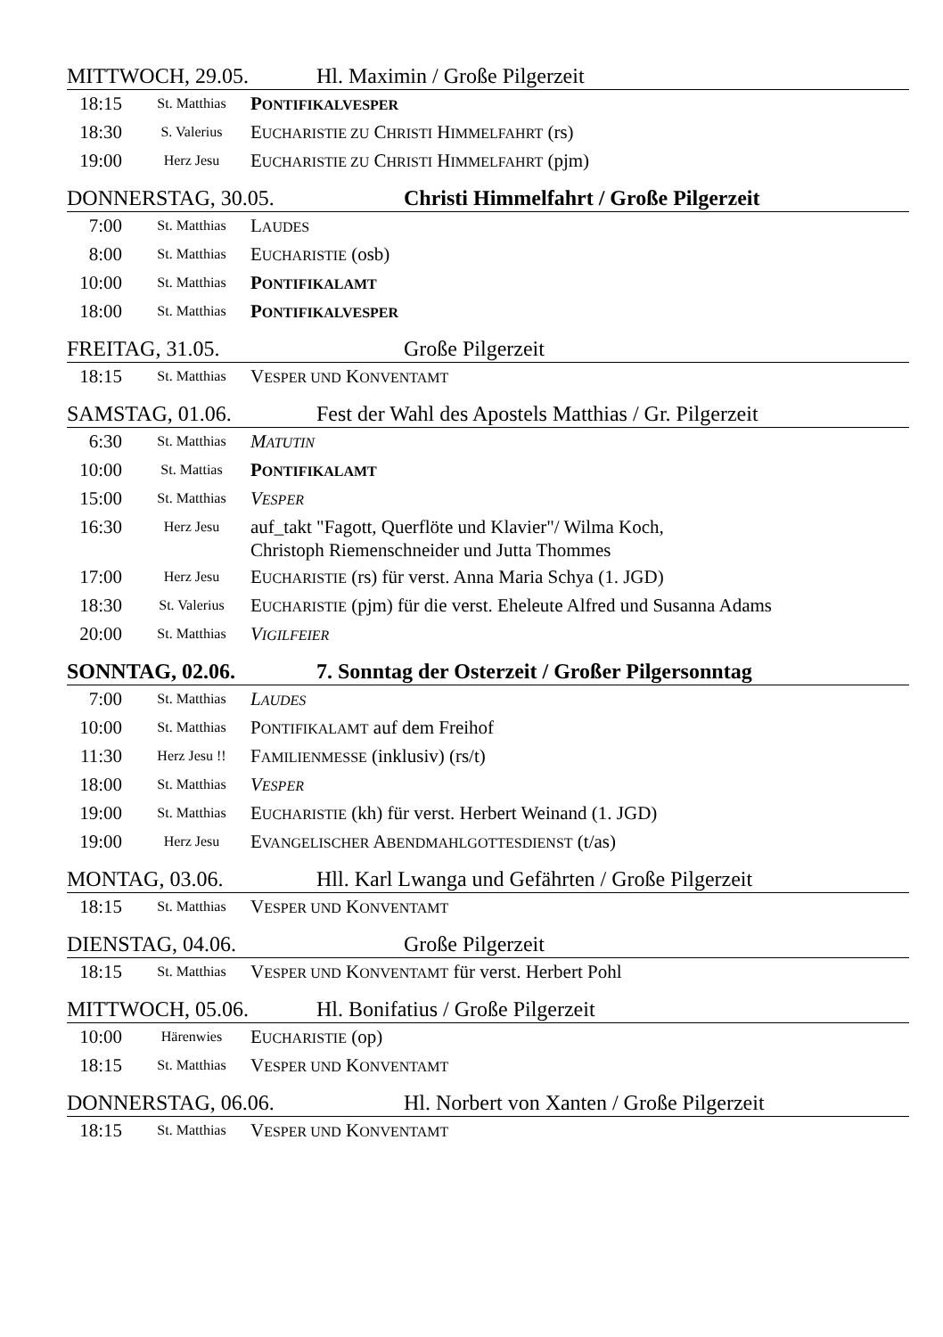MITTWOCH, 29.05. Hl. Maximin / Große Pilgerzeit
| 18:15 | St. Matthias | P ONTIFIKALVESPER |
| 18:30 | S. Valerius | E UCHARISTIE ZU C HRISTI H IMMELFAHRT (rs) |
| 19:00 | Herz Jesu | E UCHARISTIE ZU C HRISTI H IMMELFAHRT (pjm) |
DONNERSTAG, 30.05. Christi Himmelfahrt / Große Pilgerzeit
| 7:00 | St. Matthias | L AUDES |
| 8:00 | St. Matthias | E UCHARISTIE (osb) |
| 10:00 | St. Matthias | P ONTIFIKALAMT |
| 18:00 | St. Matthias | P ONTIFIKALVESPER |
FREITAG, 31.05. Große Pilgerzeit
| 18:15 | St. Matthias | V ESPER UND K ONVENTAMT |
SAMSTAG, 01.06. Fest der Wahl des Apostels Matthias / Gr. Pilgerzeit
| 6:30 | St. Matthias | M ATUTIN |
| 10:00 | St. Mattias | P ONTIFIKALAMT |
| 15:00 | St. Matthias | V ESPER |
| 16:30 | Herz Jesu | auf_takt "Fagott, Querflöte und Klavier"/ Wilma Koch, Christoph Riemenschneider und Jutta Thommes |
| 17:00 | Herz Jesu | E UCHARISTIE (rs) für verst. Anna Maria Schya (1. JGD) |
| 18:30 | St. Valerius | E UCHARISTIE (pjm) für die verst. Eheleute Alfred und Susanna Adams |
| 20:00 | St. Matthias | V IGILFEIER |
SONNTAG, 02.06. 7. Sonntag der Osterzeit / Großer Pilgersonntag
| 7:00 | St. Matthias | L AUDES |
| 10:00 | St. Matthias | P ONTIFIKALAMT auf dem Freihof |
| 11:30 | Herz Jesu !! | F AMILIENMESSE (inklusiv) (rs/t) |
| 18:00 | St. Matthias | V ESPER |
| 19:00 | St. Matthias | E UCHARISTIE (kh) für verst. Herbert Weinand (1. JGD) |
| 19:00 | Herz Jesu | E VANGELISCHER A BENDMAHLGOTTESDIENST (t/as) |
MONTAG, 03.06. Hll. Karl Lwanga und Gefährten / Große Pilgerzeit
| 18:15 | St. Matthias | V ESPER UND K ONVENTAMT |
DIENSTAG, 04.06. Große Pilgerzeit
| 18:15 | St. Matthias | V ESPER UND K ONVENTAMT für verst. Herbert Pohl |
MITTWOCH, 05.06. Hl. Bonifatius / Große Pilgerzeit
| 10:00 | Härenwies | E UCHARISTIE (op) |
| 18:15 | St. Matthias | V ESPER UND K ONVENTAMT |
DONNERSTAG, 06.06. Hl. Norbert von Xanten / Große Pilgerzeit
| 18:15 | St. Matthias | V ESPER UND K ONVENTAMT |